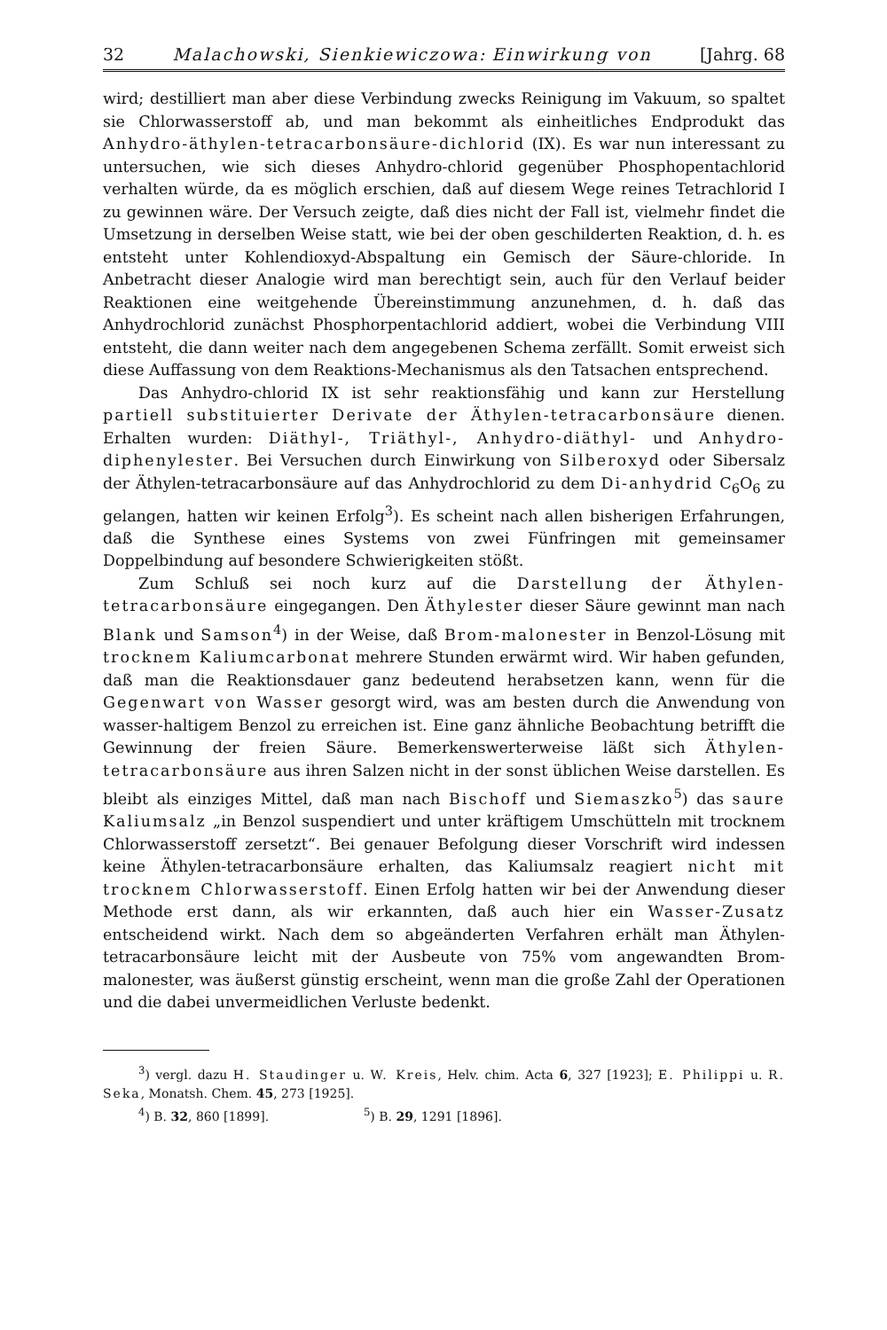32 Malachowski, Sienkiewiczowa: Einwirkung von [Jahrg. 68
wird; destilliert man aber diese Verbindung zwecks Reinigung im Vakuum, so spaltet sie Chlorwasserstoff ab, und man bekommt als einheitliches Endprodukt das Anhydro-äthylen-tetracarbonsäure-dichlorid (IX). Es war nun interessant zu untersuchen, wie sich dieses Anhydro-chlorid gegenüber Phosphopentachlorid verhalten würde, da es möglich erschien, daß auf diesem Wege reines Tetrachlorid I zu gewinnen wäre. Der Versuch zeigte, daß dies nicht der Fall ist, vielmehr findet die Umsetzung in derselben Weise statt, wie bei der oben geschilderten Reaktion, d. h. es entsteht unter Kohlendioxyd-Abspaltung ein Gemisch der Säure-chloride. In Anbetracht dieser Analogie wird man berechtigt sein, auch für den Verlauf beider Reaktionen eine weitgehende Übereinstimmung anzunehmen, d. h. daß das Anhydrochlorid zunächst Phosphorpentachlorid addiert, wobei die Verbindung VIII entsteht, die dann weiter nach dem angegebenen Schema zerfällt. Somit erweist sich diese Auffassung von dem Reaktions-Mechanismus als den Tatsachen entsprechend.
Das Anhydro-chlorid IX ist sehr reaktionsfähig und kann zur Herstellung partiell substituierter Derivate der Äthylen-tetracarbonsäure dienen. Erhalten wurden: Diäthyl-, Triäthyl-, Anhydro-diäthyl- und Anhydro-diphenylester. Bei Versuchen durch Einwirkung von Silberoxyd oder Sibersalz der Äthylen-tetracarbonsäure auf das Anhydrochlorid zu dem Di-anhydrid C<sub>6</sub>O<sub>6</sub> zu gelangen, hatten wir keinen Erfolg<sup>3</sup>). Es scheint nach allen bisherigen Erfahrungen, daß die Synthese eines Systems von zwei Fünfringen mit gemeinsamer Doppelbindung auf besondere Schwierigkeiten stößt.
Zum Schluß sei noch kurz auf die Darstellung der Äthylen-tetracarbonsäure eingegangen. Den Äthylester dieser Säure gewinnt man nach Blank und Samson<sup>4</sup>) in der Weise, daß Brom-malonester in Benzol-Lösung mit trocknem Kaliumcarbonat mehrere Stunden erwärmt wird. Wir haben gefunden, daß man die Reaktionsdauer ganz bedeutend herabsetzen kann, wenn für die Gegenwart von Wasser gesorgt wird, was am besten durch die Anwendung von wasser-haltigem Benzol zu erreichen ist. Eine ganz ähnliche Beobachtung betrifft die Gewinnung der freien Säure. Bemerkenswerterweise läßt sich Äthylen-tetracarbonsäure aus ihren Salzen nicht in der sonst üblichen Weise darstellen. Es bleibt als einziges Mittel, daß man nach Bischoff und Siemaszko<sup>5</sup>) das saure Kaliumsalz „in Benzol suspendiert und unter kräftigem Umschütteln mit trocknem Chlorwasserstoff zersetzt“. Bei genauer Befolgung dieser Vorschrift wird indessen keine Äthylen-tetracarbonsäure erhalten, das Kaliumsalz reagiert nicht mit trocknem Chlorwasserstoff. Einen Erfolg hatten wir bei der Anwendung dieser Methode erst dann, als wir erkannten, daß auch hier ein Wasser-Zusatz entscheidend wirkt. Nach dem so abgeänderten Verfahren erhält man Äthylen-tetracarbonsäure leicht mit der Ausbeute von 75% vom angewandten Brom-malonester, was äußerst günstig erscheint, wenn man die große Zahl der Operationen und die dabei unvermeidlichen Verluste bedenkt.
<sup>3</sup>) vergl. dazu H. Staudinger u. W. Kreis, Helv. chim. Acta 6, 327 [1923]; E. Philippi u. R. Seka, Monatsh. Chem. 45, 273 [1925].
<sup>4</sup>) B. 32, 860 [1899]. <sup>5</sup>) B. 29, 1291 [1896].